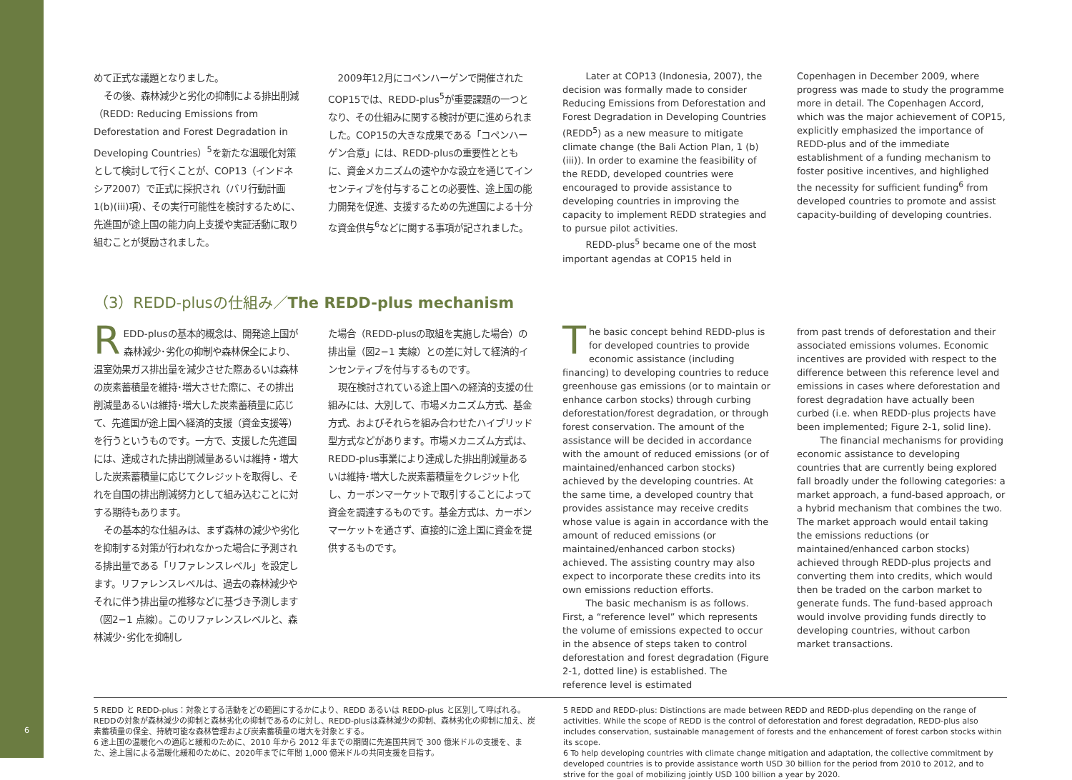6
めて正式な議題となりました。
その後、森林減少と劣化の抑制による排出削減（REDD: Reducing Emissions from Deforestation and Forest Degradation in Developing Countries）<sup>5</sup>を新たな温暖化対策として検討して行くことが、COP13（インドネシア2007）で正式に採択され（バリ行動計画1(b)(iii)項）、その実行可能性を検討するために、先進国が途上国の能力向上支援や実証活動に取り組むことが奨励されました。
2009年12月にコペンハーゲンで開催されたCOP15では、REDD-plus<sup>5</sup>が重要課題の一つとなり、その仕組みに関する検討が更に進められました。COP15の大きな成果である「コペンハーゲン合意」には、REDD-plusの重要性とともに、資金メカニズムの速やかな設立を通じてインセンティブを付与することの必要性、途上国の能力開発を促進、支援するための先進国による十分な資金供与<sup>6</sup>などに関する事項が記されました。
Later at COP13 (Indonesia, 2007), the decision was formally made to consider Reducing Emissions from Deforestation and Forest Degradation in Developing Countries (REDD<sup>5</sup>) as a new measure to mitigate climate change (the Bali Action Plan, 1 (b) (iii)). In order to examine the feasibility of the REDD, developed countries were encouraged to provide assistance to developing countries in improving the capacity to implement REDD strategies and to pursue pilot activities.
REDD-plus<sup>5</sup> became one of the most important agendas at COP15 held in
Copenhagen in December 2009, where progress was made to study the programme more in detail. The Copenhagen Accord, which was the major achievement of COP15, explicitly emphasized the importance of REDD-plus and of the immediate establishment of a funding mechanism to foster positive incentives, and highlighed the necessity for sufficient funding<sup>6</sup> from developed countries to promote and assist capacity-building of developing countries.
（3）REDD-plusの仕組み／The REDD-plus mechanism
REDD-plusの基本的概念は、開発途上国が森林減少･劣化の抑制や森林保全により、温室効果ガス排出量を減少させた際あるいは森林の炭素蓄積量を維持･増大させた際に、その排出削減量あるいは維持･増大した炭素蓄積量に応じて、先進国が途上国へ経済的支援（資金支援等）を行うというものです。一方で、支援した先進国には、達成された排出削減量あるいは維持・増大した炭素蓄積量に応じてクレジットを取得し、それを自国の排出削減努力として組み込むことに対する期待もあります。
その基本的な仕組みは、まず森林の減少や劣化を抑制する対策が行われなかった場合に予測される排出量である「リファレンスレベル」を設定します。リファレンスレベルは、過去の森林減少やそれに伴う排出量の推移などに基づき予測します（図2−1 点線）。このリファレンスレベルと、森林減少･劣化を抑制し
た場合（REDD-plusの取組を実施した場合）の排出量（図2−1 実線）との差に対して経済的インセンティブを付与するものです。
現在検討されている途上国への経済的支援の仕組みには、大別して、市場メカニズム方式、基金方式、およびそれらを組み合わせたハイブリッド型方式などがあります。市場メカニズム方式は、REDD-plus事業により達成した排出削減量あるいは維持･増大した炭素蓄積量をクレジット化し、カーボンマーケットで取引することによって資金を調達するものです。基金方式は、カーボンマーケットを通さず、直接的に途上国に資金を提供するものです。
The basic concept behind REDD-plus is for developed countries to provide economic assistance (including financing) to developing countries to reduce greenhouse gas emissions (or to maintain or enhance carbon stocks) through curbing deforestation/forest degradation, or through forest conservation. The amount of the assistance will be decided in accordance with the amount of reduced emissions (or of maintained/enhanced carbon stocks) achieved by the developing countries. At the same time, a developed country that provides assistance may receive credits whose value is again in accordance with the amount of reduced emissions (or maintained/enhanced carbon stocks) achieved. The assisting country may also expect to incorporate these credits into its own emissions reduction efforts.
The basic mechanism is as follows. First, a “reference level” which represents the volume of emissions expected to occur in the absence of steps taken to control deforestation and forest degradation (Figure 2-1, dotted line) is established. The reference level is estimated
from past trends of deforestation and their associated emissions volumes. Economic incentives are provided with respect to the difference between this reference level and emissions in cases where deforestation and forest degradation have actually been curbed (i.e. when REDD-plus projects have been implemented; Figure 2-1, solid line).
The financial mechanisms for providing economic assistance to developing countries that are currently being explored fall broadly under the following categories: a market approach, a fund-based approach, or a hybrid mechanism that combines the two. The market approach would entail taking the emissions reductions (or maintained/enhanced carbon stocks) achieved through REDD-plus projects and converting them into credits, which would then be traded on the carbon market to generate funds. The fund-based approach would involve providing funds directly to developing countries, without carbon market transactions.
5 REDD と REDD-plus：対象とする活動をどの範囲にするかにより、REDD あるいは REDD-plus と区別して呼ばれる。REDDの対象が森林減少の抑制と森林劣化の抑制であるのに対し、REDD-plusは森林減少の抑制、森林劣化の抑制に加え、炭素蓄積量の保全、持続可能な森林管理および炭素蓄積量の増大を対象とする。
6 途上国の温暖化への適応と緩和のために、2010 年から 2012 年までの期間に先進国共同で 300 億米ドルの支援を、また、途上国による温暖化緩和のために、2020年までに年間 1,000 億米ドルの共同支援を目指す。
5 REDD and REDD-plus: Distinctions are made between REDD and REDD-plus depending on the range of activities. While the scope of REDD is the control of deforestation and forest degradation, REDD-plus also includes conservation, sustainable management of forests and the enhancement of forest carbon stocks within its scope.
6 To help developing countries with climate change mitigation and adaptation, the collective commitment by developed countries is to provide assistance worth USD 30 billion for the period from 2010 to 2012, and to strive for the goal of mobilizing jointly USD 100 billion a year by 2020.